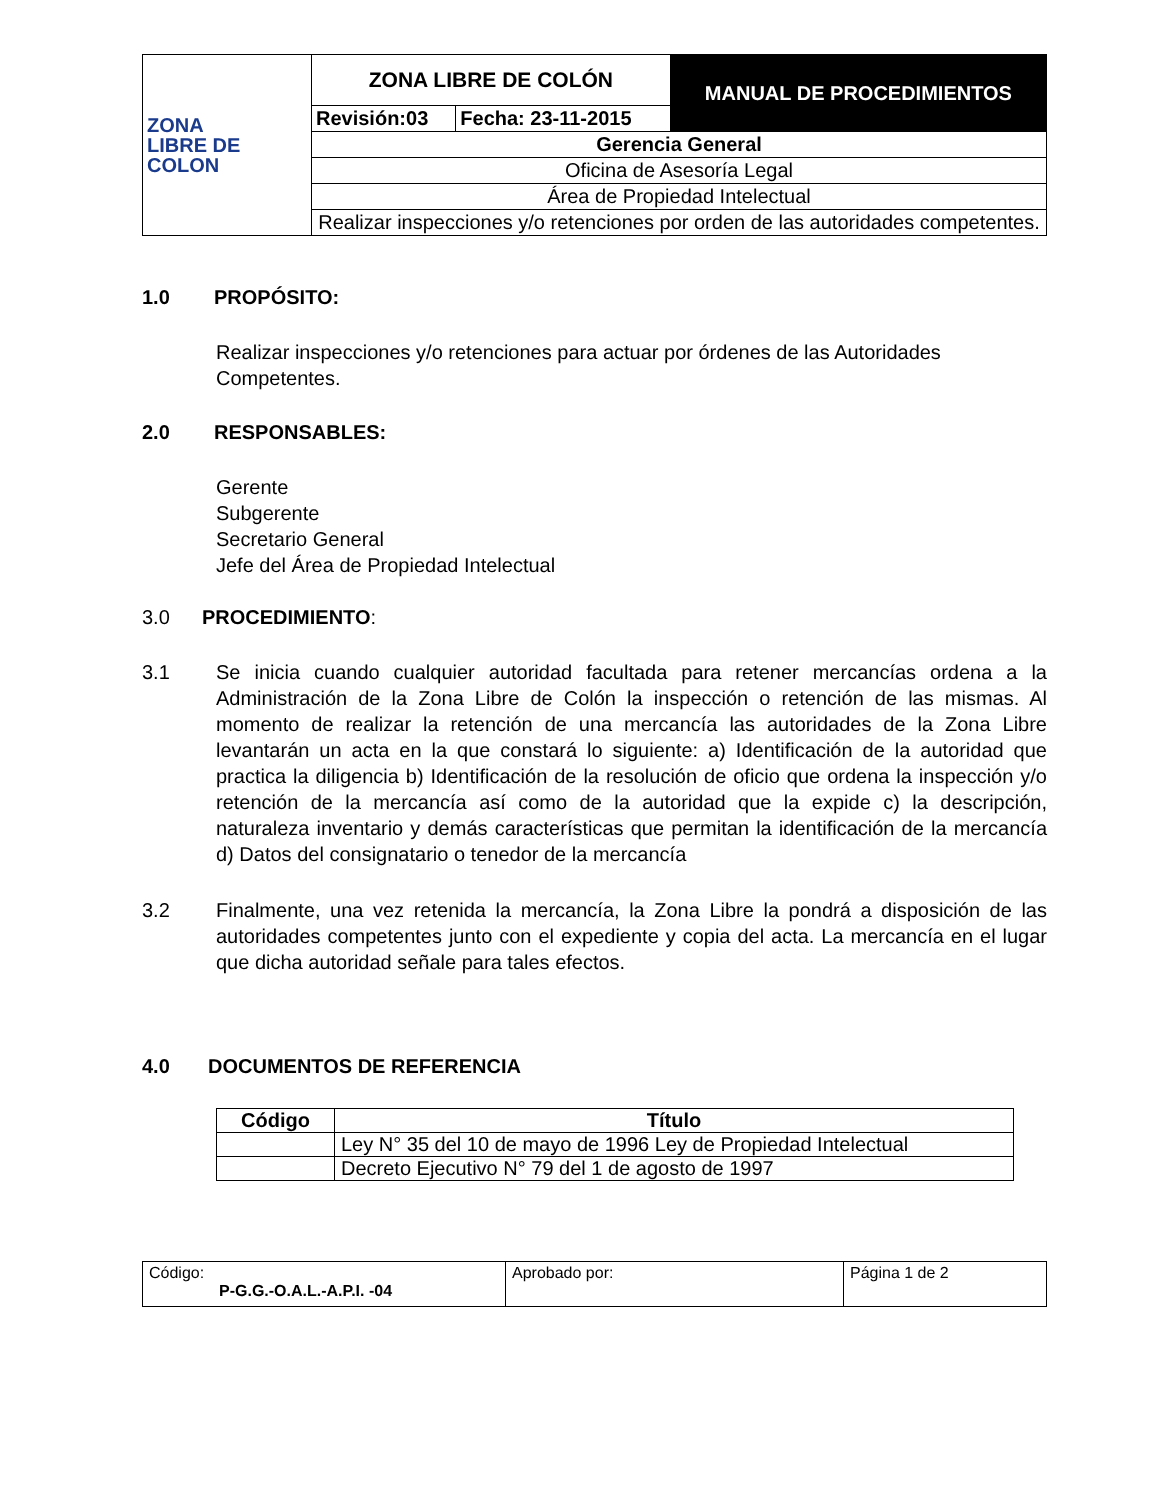| ZONA LIBRE DE COLON | ZONA LIBRE DE COLÓN | | MANUAL DE PROCEDIMIENTOS |
| | Revisión:03 | Fecha: 23-11-2015 | |
| | Gerencia General | | |
| | Oficina de Asesoría Legal | | |
| | Área de Propiedad Intelectual | | |
| | Realizar inspecciones y/o retenciones por orden de las autoridades competentes. | | |
1.0 PROPÓSITO:
Realizar inspecciones y/o retenciones para actuar por órdenes de las Autoridades Competentes.
2.0 RESPONSABLES:
Gerente
Subgerente
Secretario General
Jefe del Área de Propiedad Intelectual
3.0 PROCEDIMIENTO:
3.1 Se inicia cuando cualquier autoridad facultada para retener mercancías ordena a la Administración de la Zona Libre de Colón la inspección o retención de las mismas. Al momento de realizar la retención de una mercancía las autoridades de la Zona Libre levantarán un acta en la que constará lo siguiente: a) Identificación de la autoridad que practica la diligencia b) Identificación de la resolución de oficio que ordena la inspección y/o retención de la mercancía así como de la autoridad que la expide c) la descripción, naturaleza inventario y demás características que permitan la identificación de la mercancía d) Datos del consignatario o tenedor de la mercancía
3.2 Finalmente, una vez retenida la mercancía, la Zona Libre la pondrá a disposición de las autoridades competentes junto con el expediente y copia del acta. La mercancía en el lugar que dicha autoridad señale para tales efectos.
4.0 DOCUMENTOS DE REFERENCIA
| Código | Título |
| --- | --- |
| | Ley N° 35 del 10 de mayo de 1996 Ley de Propiedad Intelectual |
| | Decreto Ejecutivo N° 79 del 1 de agosto de 1997 |
| Código: P-G.G.-O.A.L.-A.P.I. -04 | Aprobado por: | Página 1 de 2 |